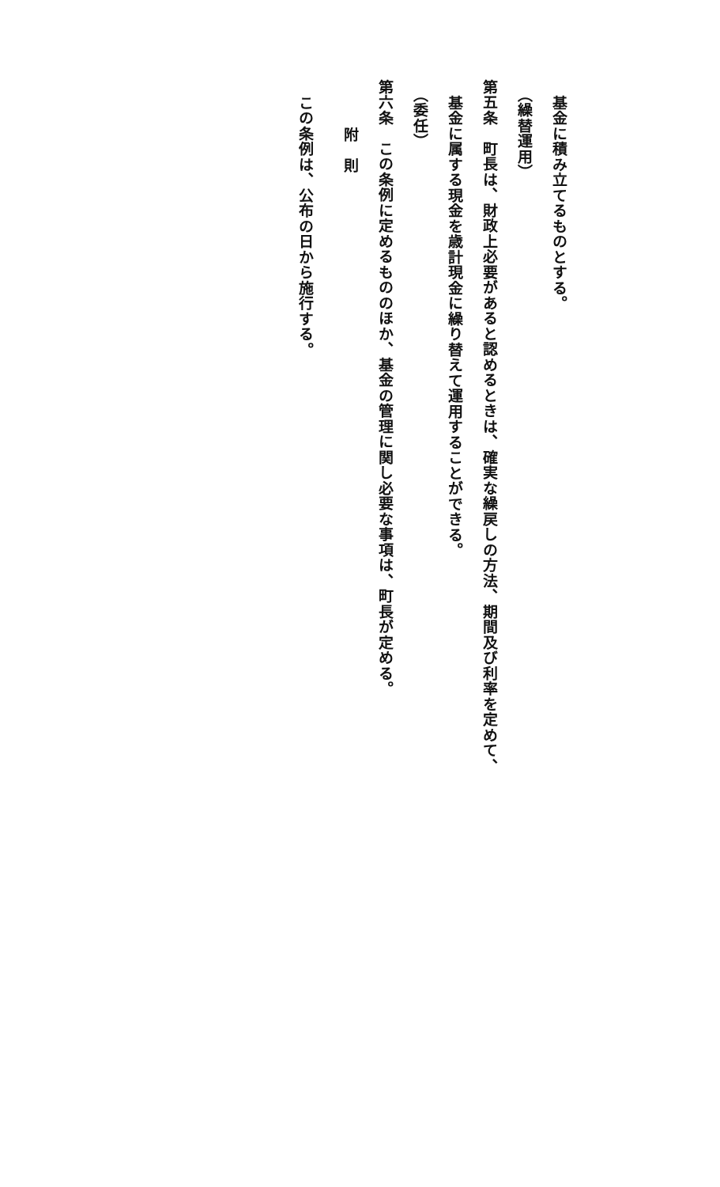基金に積み立てるものとする。
（繰替運用）
第五条　町長は、財政上必要があると認めるときは、確実な繰戻しの方法、期間及び利率を定めて、
基金に属する現金を歳計現金に繰り替えて運用することができる。
（委任）
第六条　この条例に定めるもののほか、基金の管理に関し必要な事項は、町長が定める。
附　則
この条例は、公布の日から施行する。